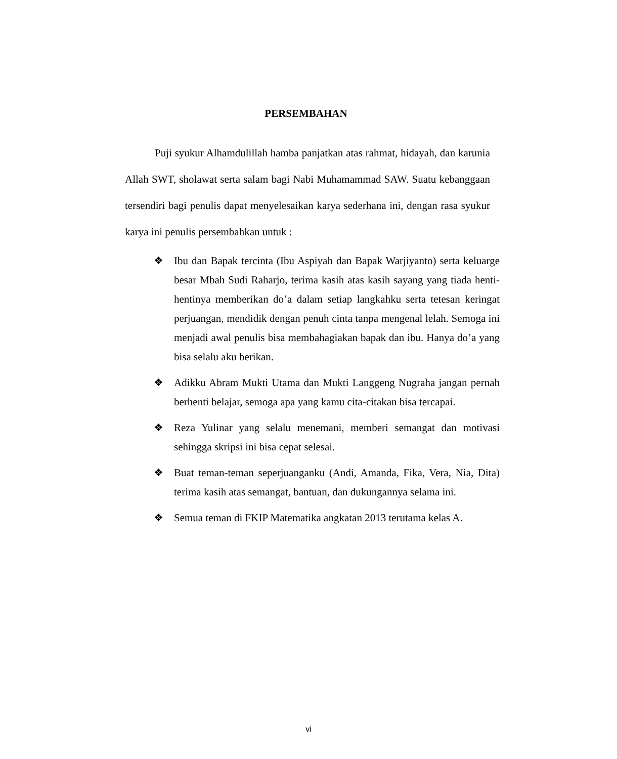PERSEMBAHAN
Puji syukur Alhamdulillah hamba panjatkan atas rahmat, hidayah, dan karunia Allah SWT, sholawat serta salam bagi Nabi Muhamammad SAW. Suatu kebanggaan tersendiri bagi penulis dapat menyelesaikan karya sederhana ini, dengan rasa syukur karya ini penulis persembahkan untuk :
❖ Ibu dan Bapak tercinta (Ibu Aspiyah dan Bapak Warjiyanto) serta keluarge besar Mbah Sudi Raharjo, terima kasih atas kasih sayang yang tiada henti-hentinya memberikan do’a dalam setiap langkahku serta tetesan keringat perjuangan, mendidik dengan penuh cinta tanpa mengenal lelah. Semoga ini menjadi awal penulis bisa membahagiakan bapak dan ibu. Hanya do’a yang bisa selalu aku berikan.
❖ Adikku Abram Mukti Utama dan Mukti Langgeng Nugraha jangan pernah berhenti belajar, semoga apa yang kamu cita-citakan bisa tercapai.
❖ Reza Yulinar yang selalu menemani, memberi semangat dan motivasi sehingga skripsi ini bisa cepat selesai.
❖ Buat teman-teman seperjuanganku (Andi, Amanda, Fika, Vera, Nia, Dita) terima kasih atas semangat, bantuan, dan dukungannya selama ini.
❖ Semua teman di FKIP Matematika angkatan 2013 terutama kelas A.
vi